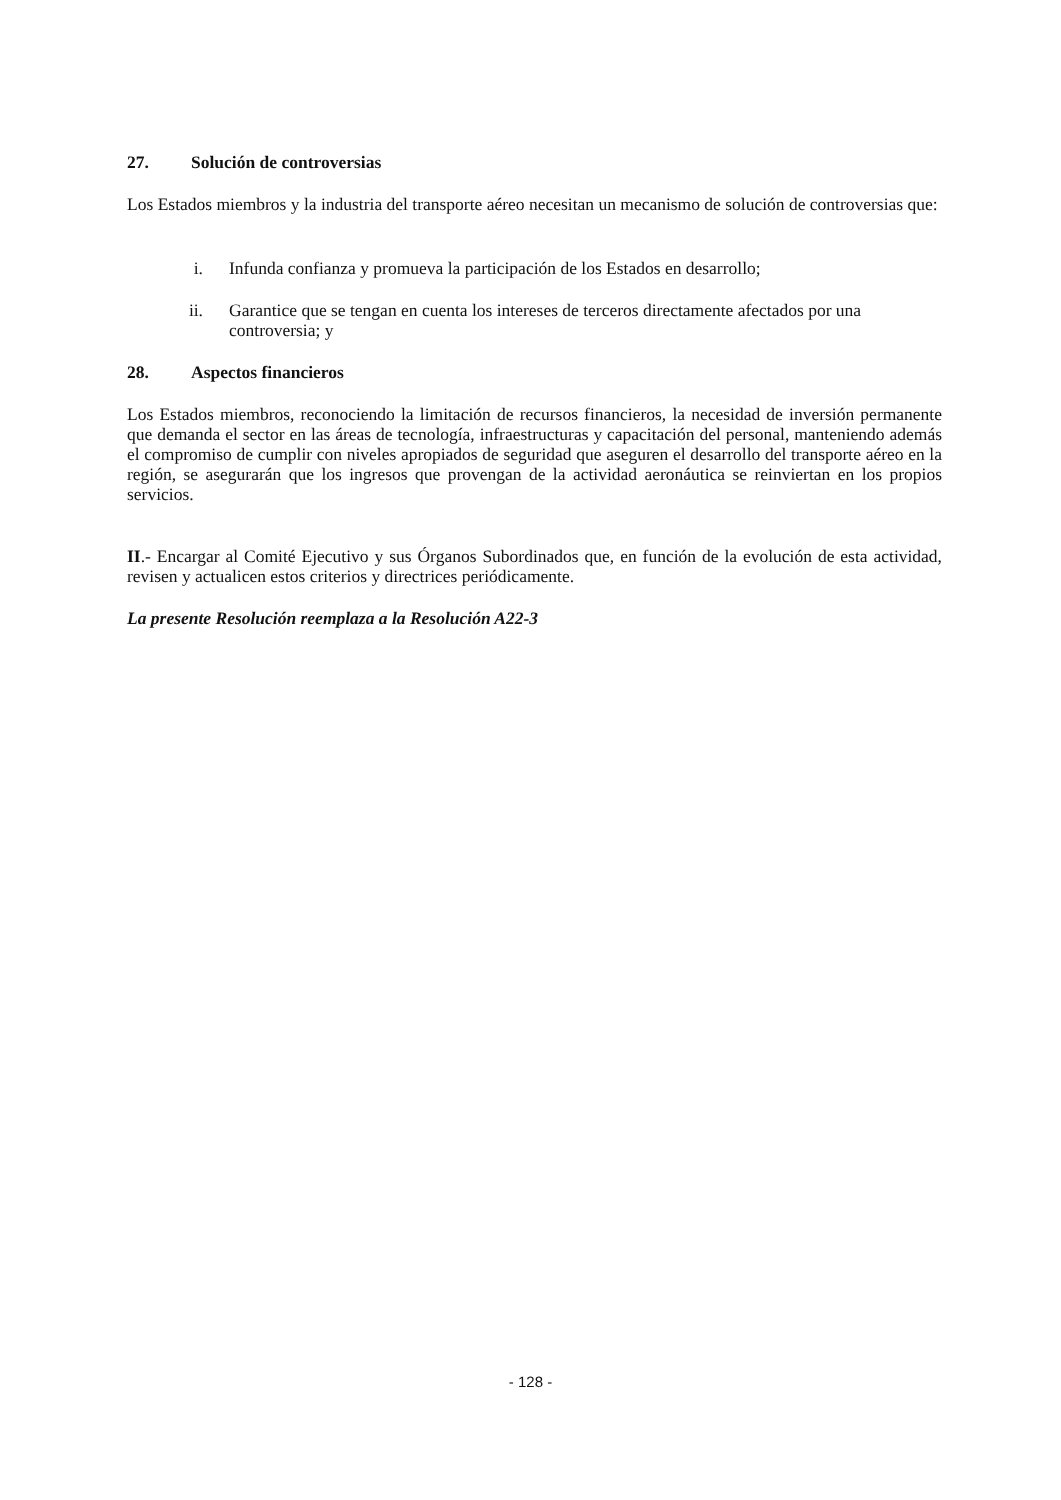27. Solución de controversias
Los Estados miembros y la industria del transporte aéreo necesitan un mecanismo de solución de controversias que:
i. Infunda confianza y promueva la participación de los Estados en desarrollo;
ii. Garantice que se tengan en cuenta los intereses de terceros directamente afectados por una controversia; y
28. Aspectos financieros
Los Estados miembros, reconociendo la limitación de recursos financieros, la necesidad de inversión permanente que demanda el sector en las áreas de tecnología, infraestructuras y capacitación del personal, manteniendo además el compromiso de cumplir con niveles apropiados de seguridad que aseguren el desarrollo del transporte aéreo en la región, se asegurarán que los ingresos que provengan de la actividad aeronáutica se reinviertan en los propios servicios.
II.- Encargar al Comité Ejecutivo y sus Órganos Subordinados que, en función de la evolución de esta actividad, revisen y actualicen estos criterios y directrices periódicamente.
La presente Resolución reemplaza a la Resolución A22-3
- 128 -